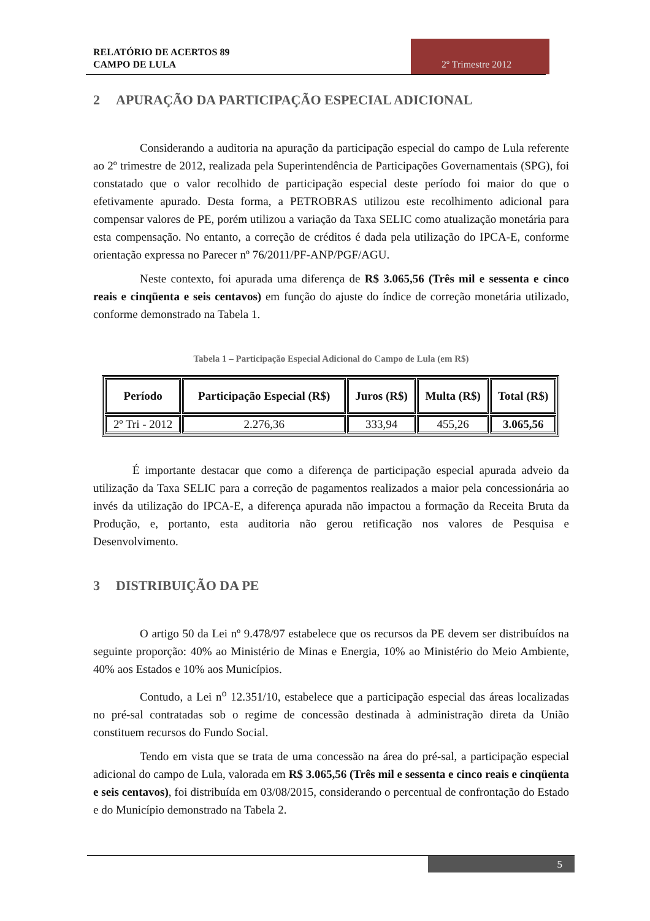RELATÓRIO DE ACERTOS 89
CAMPO DE LULA
2º Trimestre 2012
2 APURAÇÃO DA PARTICIPAÇÃO ESPECIAL ADICIONAL
Considerando a auditoria na apuração da participação especial do campo de Lula referente ao 2º trimestre de 2012, realizada pela Superintendência de Participações Governamentais (SPG), foi constatado que o valor recolhido de participação especial deste período foi maior do que o efetivamente apurado. Desta forma, a PETROBRAS utilizou este recolhimento adicional para compensar valores de PE, porém utilizou a variação da Taxa SELIC como atualização monetária para esta compensação. No entanto, a correção de créditos é dada pela utilização do IPCA-E, conforme orientação expressa no Parecer nº 76/2011/PF-ANP/PGF/AGU.
Neste contexto, foi apurada uma diferença de R$ 3.065,56 (Três mil e sessenta e cinco reais e cinqüenta e seis centavos) em função do ajuste do índice de correção monetária utilizado, conforme demonstrado na Tabela 1.
Tabela 1 – Participação Especial Adicional do Campo de Lula (em R$)
| Período | Participação Especial (R$) | Juros (R$) | Multa (R$) | Total (R$) |
| --- | --- | --- | --- | --- |
| 2º Tri - 2012 | 2.276,36 | 333,94 | 455,26 | 3.065,56 |
É importante destacar que como a diferença de participação especial apurada adveio da utilização da Taxa SELIC para a correção de pagamentos realizados a maior pela concessionária ao invés da utilização do IPCA-E, a diferença apurada não impactou a formação da Receita Bruta da Produção, e, portanto, esta auditoria não gerou retificação nos valores de Pesquisa e Desenvolvimento.
3 DISTRIBUIÇÃO DA PE
O artigo 50 da Lei nº 9.478/97 estabelece que os recursos da PE devem ser distribuídos na seguinte proporção: 40% ao Ministério de Minas e Energia, 10% ao Ministério do Meio Ambiente, 40% aos Estados e 10% aos Municípios.
Contudo, a Lei n<sup>o</sup> 12.351/10, estabelece que a participação especial das áreas localizadas no pré-sal contratadas sob o regime de concessão destinada à administração direta da União constituem recursos do Fundo Social.
Tendo em vista que se trata de uma concessão na área do pré-sal, a participação especial adicional do campo de Lula, valorada em R$ 3.065,56 (Três mil e sessenta e cinco reais e cinqüenta e seis centavos), foi distribuída em 03/08/2015, considerando o percentual de confrontação do Estado e do Município demonstrado na Tabela 2.
5